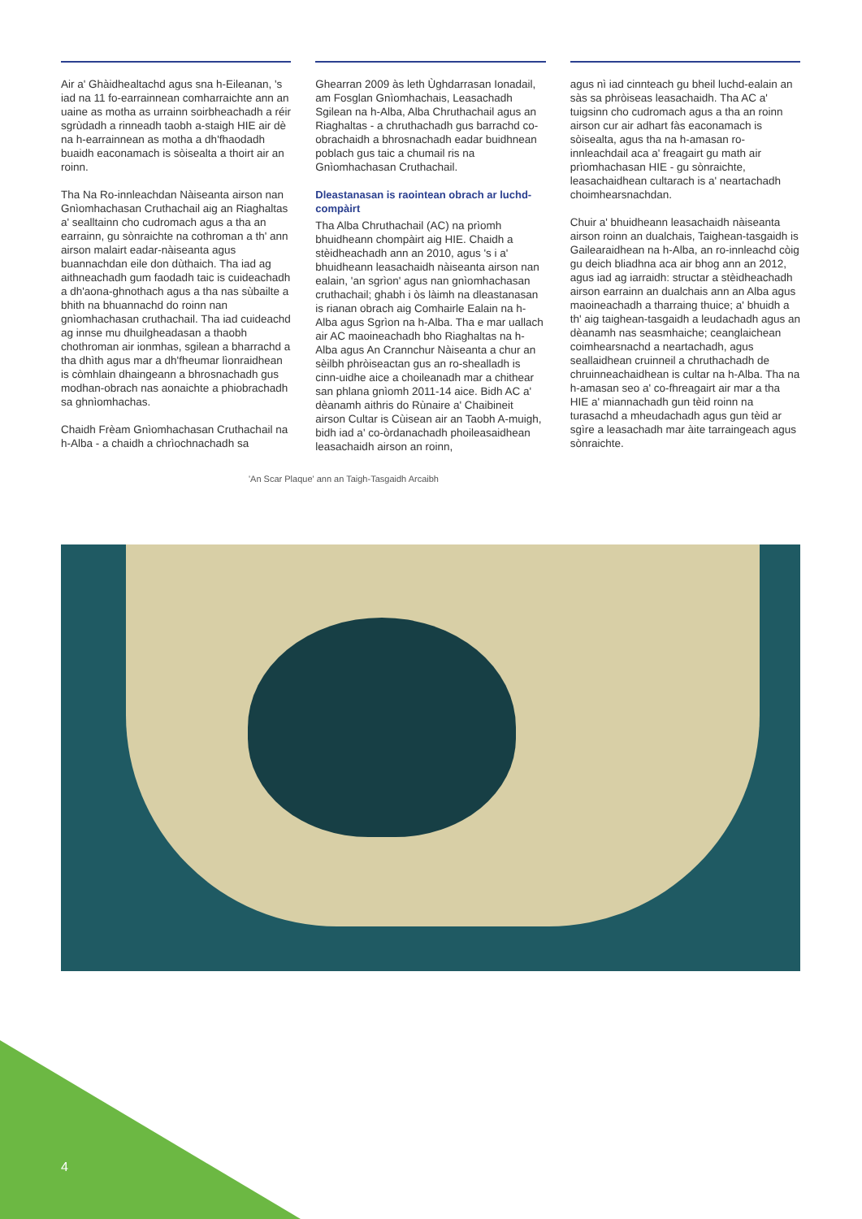Air a' Ghàidhealtachd agus sna h-Eileanan, 's iad na 11 fo-earrainnean comharraichte ann an uaine as motha as urrainn soirbheachadh a réir sgrùdadh a rinneadh taobh a-staigh HIE air dè na h-earrainnean as motha a dh'fhaodadh buaidh eaconamach is sòisealta a thoirt air an roinn.
Tha Na Ro-innleachdan Nàiseanta airson nan Gnìomhachasan Cruthachail aig an Riaghaltas a' sealltainn cho cudromach agus a tha an earrainn, gu sònraichte na cothroman a th' ann airson malairt eadar-nàiseanta agus buannachdan eile don dùthaich. Tha iad ag aithneachadh gum faodadh taic is cuideachadh a dh'aona-ghnothach agus a tha nas sùbailte a bhith na bhuannachd do roinn nan gnìomhachasan cruthachail. Tha iad cuideachd ag innse mu dhuilgheadasan a thaobh chothroman air ionmhas, sgilean a bharrachd a tha dhìth agus mar a dh'fheumar lìonraidhean is còmhlain dhaingeann a bhrosnachadh gus modhan-obrach nas aonaichte a phiobrachadh sa ghnìomhachas.
Chaidh Frèam Gnìomhachasan Cruthachail na h-Alba - a chaidh a chrìochnachadh sa
Ghearran 2009 às leth Ùghdarrasan Ionadail, am Fosglan Gnìomhachais, Leasachadh Sgilean na h-Alba, Alba Chruthachail agus an Riaghaltas - a chruthachadh gus barrachd co-obrachaidh a bhrosnachadh eadar buidhnean poblach gus taic a chumail ris na Gnìomhachasan Cruthachail.
Dleastanasan is raointean obrach ar luchd-compàirt
Tha Alba Chruthachail (AC) na prìomh bhuidheann chompàirt aig HIE. Chaidh a stèidheachadh ann an 2010, agus 's i a' bhuidheann leasachaidh nàiseanta airson nan ealain, 'an sgrìon' agus nan gnìomhachasan cruthachail; ghabh i òs làimh na dleastanasan is rianan obrach aig Comhairle Ealain na h-Alba agus Sgrìon na h-Alba. Tha e mar uallach air AC maoineachadh bho Riaghaltas na h-Alba agus An Crannchur Nàiseanta a chur an sèilbh phròiseactan gus an ro-shealladh is cinn-uidhe aice a choileanadh mar a chithear san phlana gnìomh 2011-14 aice. Bidh AC a' dèanamh aithris do Rùnaire a' Chaibineit airson Cultar is Cùisean air an Taobh A-muigh, bidh iad a' co-òrdanachadh phoileasaidhean leasachaidh airson an roinn,
agus nì iad cinnteach gu bheil luchd-ealain an sàs sa phròiseas leasachaidh. Tha AC a' tuigsinn cho cudromach agus a tha an roinn airson cur air adhart fàs eaconamach is sòisealta, agus tha na h-amasan ro-innleachdail aca a' freagairt gu math air prìomhachasan HIE - gu sònraichte, leasachaidhean cultarach is a' neartachadh choimhearsnachdan.
Chuir a' bhuidheann leasachaidh nàiseanta airson roinn an dualchais, Taighean-tasgaidh is Gailearaidhean na h-Alba, an ro-innleachd còig gu deich bliadhna aca air bhog ann an 2012, agus iad ag iarraidh: structar a stèidheachadh airson earrainn an dualchais ann an Alba agus maoineachadh a tharraing thuice; a' bhuidh a th' aig taighean-tasgaidh a leudachadh agus an dèanamh nas seasmhaiche; ceanglaichean coimhearsnachd a neartachadh, agus seallaidhean cruinneil a chruthachadh de chruinneachaidhean is cultar na h-Alba. Tha na h-amasan seo a' co-fhreagairt air mar a tha HIE a' miannachadh gun tèid roinn na turasachd a mheudachadh agus gun tèid ar sgìre a leasachadh mar àite tarraingeach agus sònraichte.
'An Scar Plaque' ann an Taigh-Tasgaidh Arcaibh
4